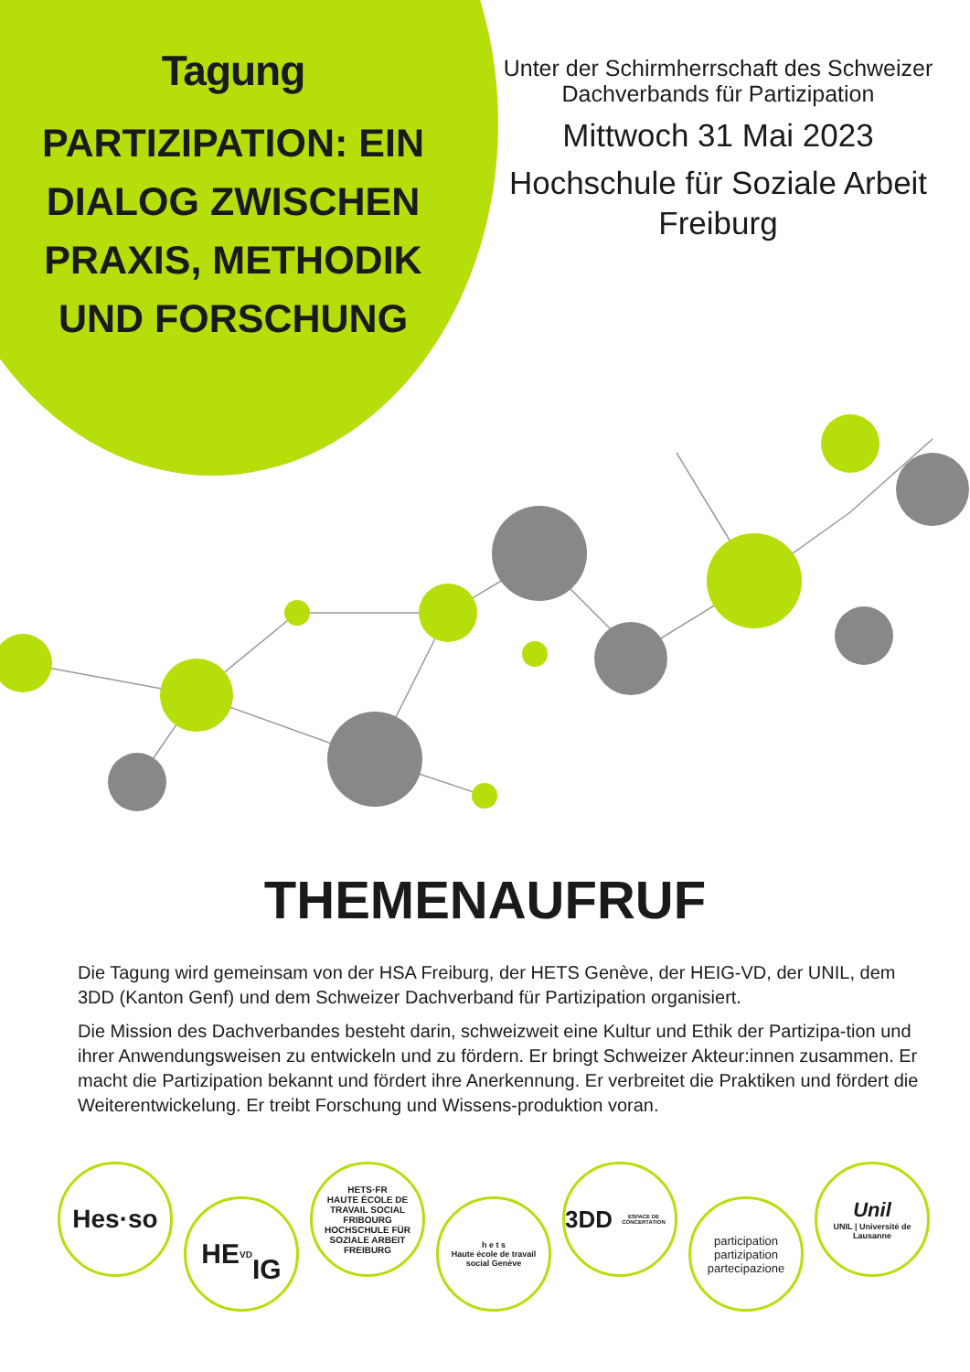Tagung
PARTIZIPATION: EIN DIALOG ZWISCHEN PRAXIS, METHODIK UND FORSCHUNG
Unter der Schirmherrschaft des Schweizer Dachverbands für Partizipation
Mittwoch 31 Mai 2023
Hochschule für Soziale Arbeit Freiburg
THEMENAUFRUF
Die Tagung wird gemeinsam von der HSA Freiburg, der HETS Genève, der HEIG-VD, der UNIL, dem 3DD (Kanton Genf) und dem Schweizer Dachverband für Partizipation organisiert.
Die Mission des Dachverbandes besteht darin, schweizweit eine Kultur und Ethik der Partizipa-tion und ihrer Anwendungsweisen zu entwickeln und zu fördern. Er bringt Schweizer Akteur:innen zusammen. Er macht die Partizipation bekannt und fördert ihre Anerkennung. Er verbreitet die Praktiken und fördert die Weiterentwickelung. Er treibt Forschung und Wissens-produktion voran.
Hes·so
HE<sup>VD</sup>
IG
HETS·FR
HAUTE ÉCOLE DE TRAVAIL SOCIAL FRIBOURG
HOCHSCHULE FÜR SOZIALE ARBEIT FREIBURG
h e t s
Haute école de travail social Genève
3DD
ESPACE DE CONCERTATION
participation
partizipation
partecipazione
Unil
UNIL | Université de Lausanne